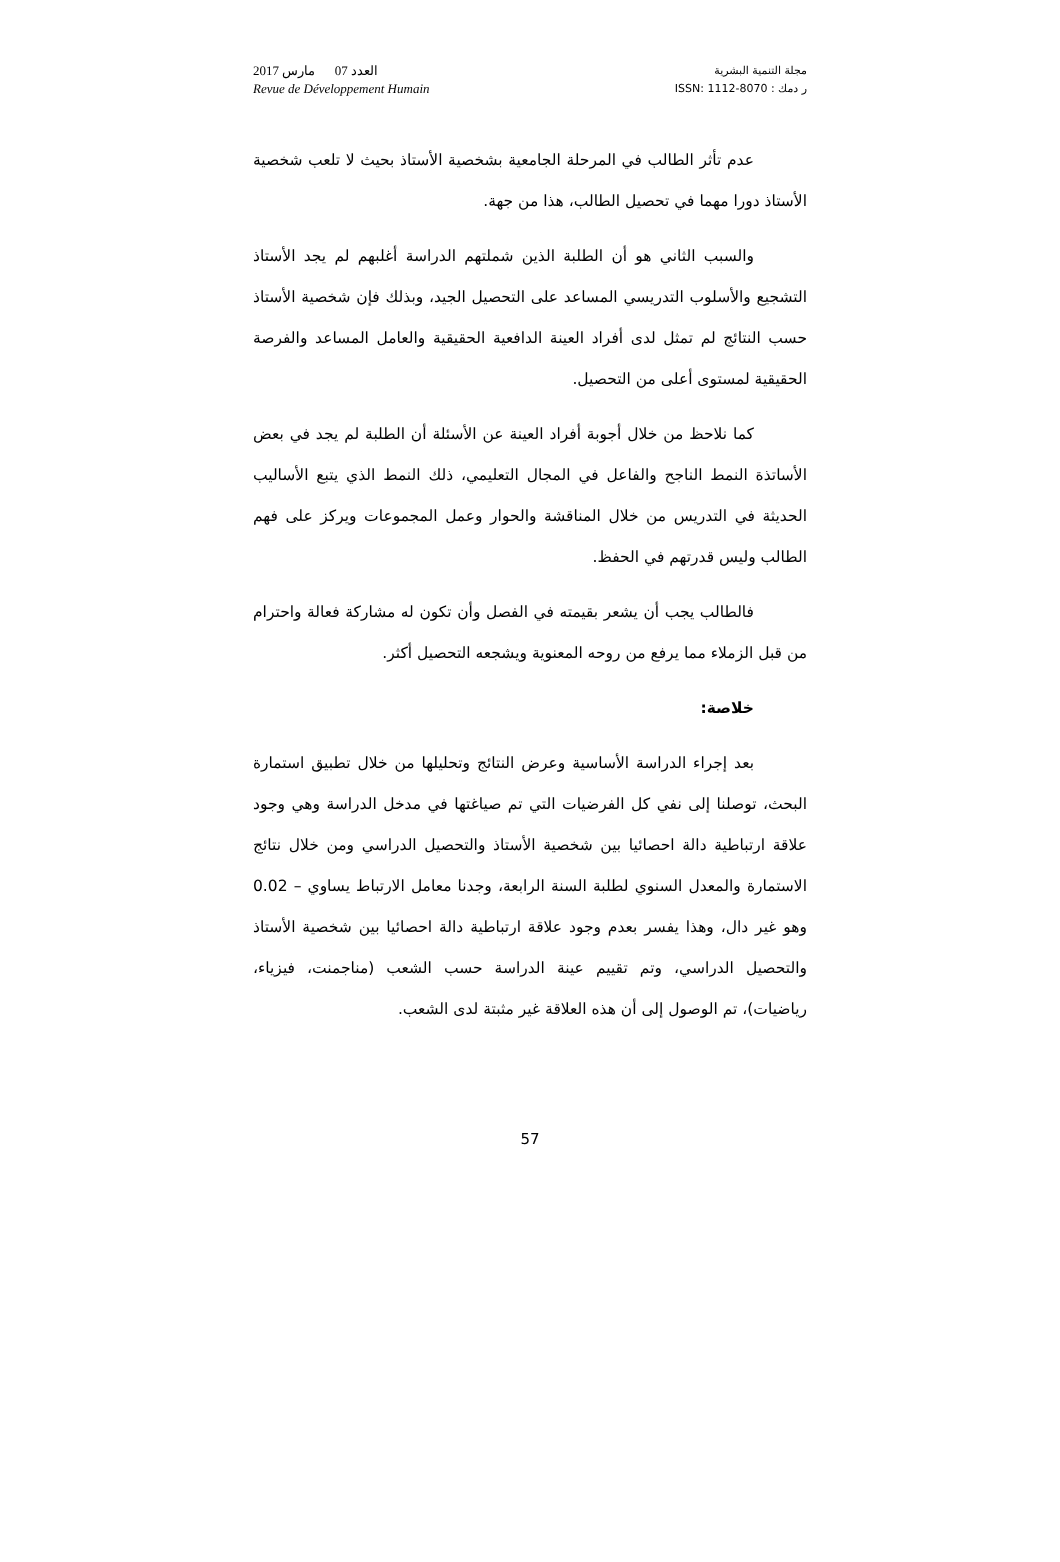العدد 07 مارس 2017
Revue de Développement Humain
مجلة التنمية البشرية
ر دمك : ISSN: 1112-8070
عدم تأثر الطالب في المرحلة الجامعية بشخصية الأستاذ بحيث لا تلعب شخصية الأستاذ دورا مهما في تحصيل الطالب، هذا من جهة.
والسبب الثاني هو أن الطلبة الذين شملتهم الدراسة أغلبهم لم يجد الأستاذ التشجيع والأسلوب التدريسي المساعد على التحصيل الجيد، وبذلك فإن شخصية الأستاذ حسب النتائج لم تمثل لدى أفراد العينة الدافعية الحقيقية والعامل المساعد والفرصة الحقيقية لمستوى أعلى من التحصيل.
كما نلاحظ من خلال أجوبة أفراد العينة عن الأسئلة أن الطلبة لم يجد في بعض الأساتذة النمط الناجح والفاعل في المجال التعليمي، ذلك النمط الذي يتبع الأساليب الحديثة في التدريس من خلال المناقشة والحوار وعمل المجموعات ويركز على فهم الطالب وليس قدرتهم في الحفظ.
فالطالب يجب أن يشعر بقيمته في الفصل وأن تكون له مشاركة فعالة واحترام من قبل الزملاء مما يرفع من روحه المعنوية ويشجعه التحصيل أكثر.
خلاصة:
بعد إجراء الدراسة الأساسية وعرض النتائج وتحليلها من خلال تطبيق استمارة البحث، توصلنا إلى نفي كل الفرضيات التي تم صياغتها في مدخل الدراسة وهي وجود علاقة ارتباطية دالة احصائيا بين شخصية الأستاذ والتحصيل الدراسي ومن خلال نتائج الاستمارة والمعدل السنوي لطلبة السنة الرابعة، وجدنا معامل الارتباط يساوي – 0.02 وهو غير دال، وهذا يفسر بعدم وجود علاقة ارتباطية دالة احصائيا بين شخصية الأستاذ والتحصيل الدراسي، وتم تقييم عينة الدراسة حسب الشعب (مناجمنت، فيزياء، رياضيات)، تم الوصول إلى أن هذه العلاقة غير مثبتة لدى الشعب.
57